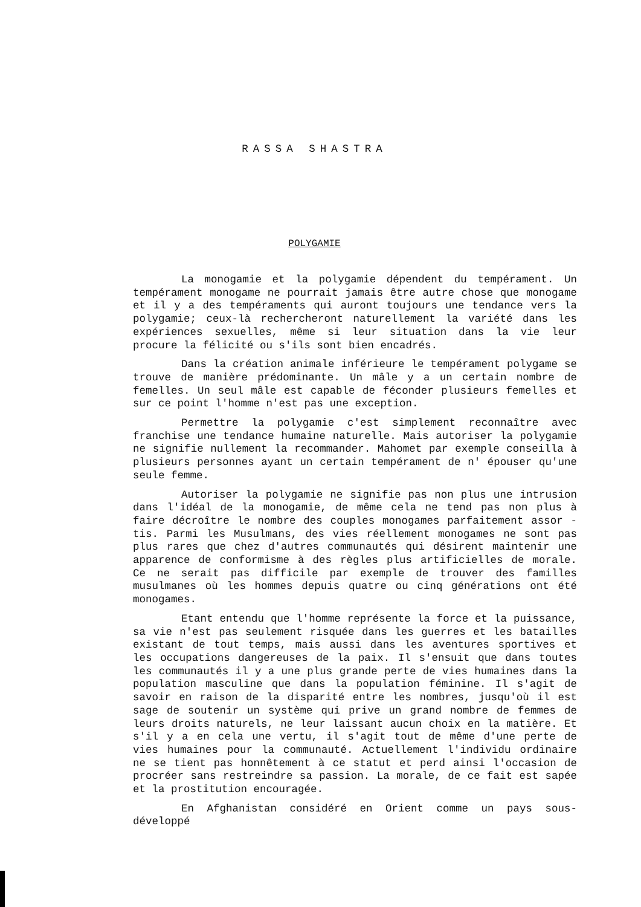RASSA SHASTRA
POLYGAMIE
La monogamie et la polygamie dépendent du tempérament. Un tempérament monogame ne pourrait jamais être autre chose que monogame et il y a des tempéraments qui auront toujours une tendance vers la polygamie; ceux-là rechercheront naturellement la variété dans les expériences sexuelles, même si leur situation dans la vie leur procure la félicité ou s'ils sont bien encadrés.
Dans la création animale inférieure le tempérament polygame se trouve de manière prédominante. Un mâle y a un certain nombre de femelles. Un seul mâle est capable de féconder plusieurs femelles et sur ce point l'homme n'est pas une exception.
Permettre la polygamie c'est simplement reconnaître avec franchise une tendance humaine naturelle. Mais autoriser la polygamie ne signifie nullement la recommander. Mahomet par exemple conseilla à plusieurs personnes ayant un certain tempérament de n' épouser qu'une seule femme.
Autoriser la polygamie ne signifie pas non plus une intrusion dans l'idéal de la monogamie, de même cela ne tend pas non plus à faire décroître le nombre des couples monogames parfaitement assor - tis. Parmi les Musulmans, des vies réellement monogames ne sont pas plus rares que chez d'autres communautés qui désirent maintenir une apparence de conformisme à des règles plus artificielles de morale. Ce ne serait pas difficile par exemple de trouver des familles musulmanes où les hommes depuis quatre ou cinq générations ont été monogames.
Etant entendu que l'homme représente la force et la puissance, sa vie n'est pas seulement risquée dans les guerres et les batailles existant de tout temps, mais aussi dans les aventures sportives et les occupations dangereuses de la paix. Il s'ensuit que dans toutes les communautés il y a une plus grande perte de vies humaines dans la population masculine que dans la population féminine. Il s'agit de savoir en raison de la disparité entre les nombres, jusqu'où il est sage de soutenir un système qui prive un grand nombre de femmes de leurs droits naturels, ne leur laissant aucun choix en la matière. Et s'il y a en cela une vertu, il s'agit tout de même d'une perte de vies humaines pour la communauté. Actuellement l'individu ordinaire ne se tient pas honnêtement à ce statut et perd ainsi l'occasion de procréer sans restreindre sa passion. La morale, de ce fait est sapée et la prostitution encouragée.
En Afghanistan considéré en Orient comme un pays sous- développé